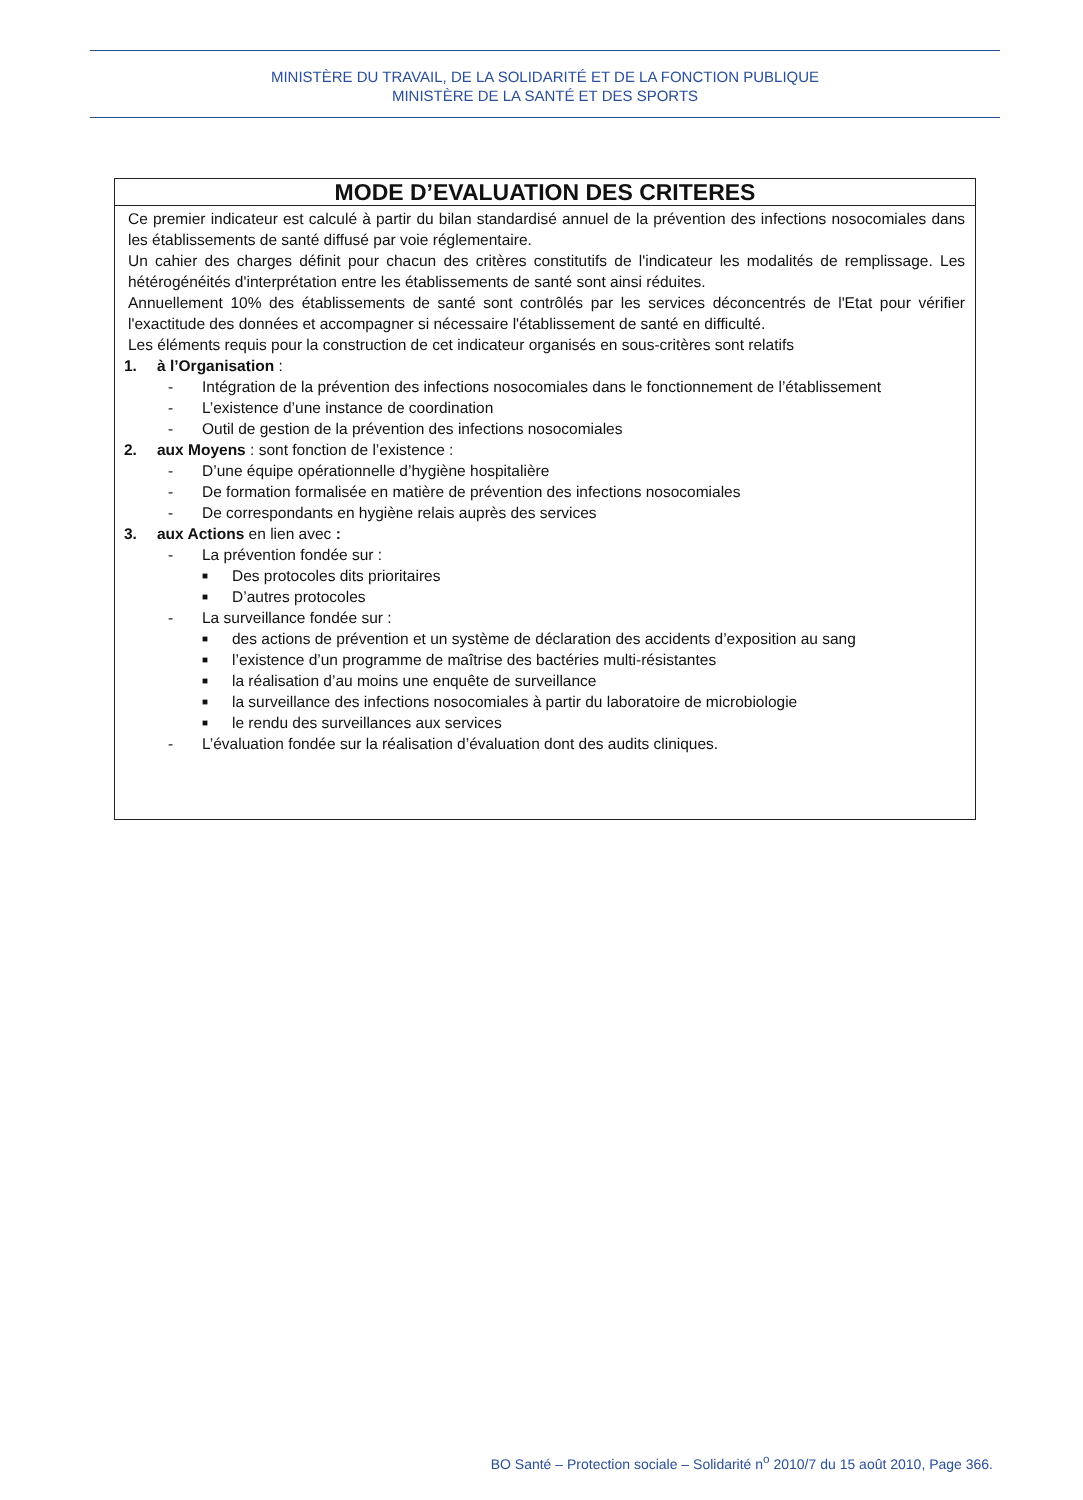MINISTÈRE DU TRAVAIL, DE LA SOLIDARITÉ ET DE LA FONCTION PUBLIQUE
MINISTÈRE DE LA SANTÉ ET DES SPORTS
MODE D’EVALUATION DES CRITERES
Ce premier indicateur est calculé à partir du bilan standardisé annuel de la prévention des infections nosocomiales dans les établissements de santé diffusé par voie réglementaire.
Un cahier des charges définit pour chacun des critères constitutifs de l'indicateur les modalités de remplissage. Les hétérogénéités d'interprétation entre les établissements de santé sont ainsi réduites.
Annuellement 10% des établissements de santé sont contrôlés par les services déconcentrés de l'Etat pour vérifier l'exactitude des données et accompagner si nécessaire l'établissement de santé en difficulté.
Les éléments requis pour la construction de cet indicateur organisés en sous-critères sont relatifs
1. à l’Organisation :
- Intégration de la prévention des infections nosocomiales dans le fonctionnement de l’établissement
- L’existence d’une instance de coordination
- Outil de gestion de la prévention des infections nosocomiales
2. aux Moyens : sont fonction de l’existence :
- D’une équipe opérationnelle d’hygiène hospitalière
- De formation formalisée en matière de prévention des infections nosocomiales
- De correspondants en hygiène relais auprès des services
3. aux Actions en lien avec :
- La prévention fondée sur :
■ Des protocoles dits prioritaires
■ D’autres protocoles
- La surveillance fondée sur :
■ des actions de prévention et un système de déclaration des accidents d’exposition au sang
■ l’existence d’un programme de maîtrise des bactéries multi-résistantes
■ la réalisation d’au moins une enquête de surveillance
■ la surveillance des infections nosocomiales à partir du laboratoire de microbiologie
■ le rendu des surveillances aux services
- L’évaluation fondée sur la réalisation d’évaluation dont des audits cliniques.
BO Santé – Protection sociale – Solidarité n<sup>o</sup> 2010/7 du 15 août 2010, Page 366.